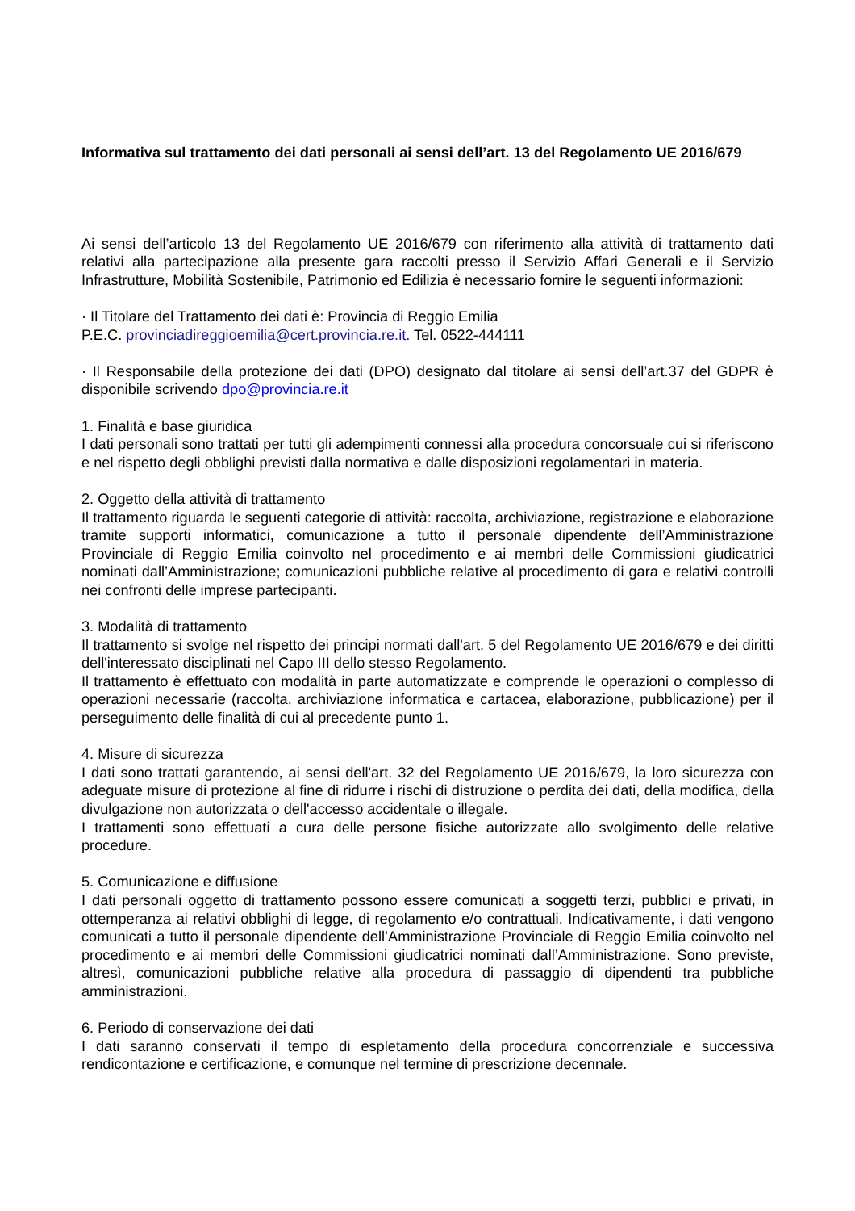Informativa sul trattamento dei dati personali ai sensi dell’art. 13 del Regolamento UE 2016/679
Ai sensi dell’articolo 13 del Regolamento UE 2016/679 con riferimento alla attività di trattamento dati relativi alla partecipazione alla presente gara raccolti presso il Servizio Affari Generali e il Servizio Infrastrutture, Mobilità Sostenibile, Patrimonio ed Edilizia è necessario fornire le seguenti informazioni:
· Il Titolare del Trattamento dei dati è: Provincia di Reggio Emilia
P.E.C. provinciadireggioemilia@cert.provincia.re.it. Tel. 0522-444111
· Il Responsabile della protezione dei dati (DPO) designato dal titolare ai sensi dell’art.37 del GDPR è disponibile scrivendo dpo@provincia.re.it
1. Finalità e base giuridica
I dati personali sono trattati per tutti gli adempimenti connessi alla procedura concorsuale cui si riferiscono e nel rispetto degli obblighi previsti dalla normativa e dalle disposizioni regolamentari in materia.
2. Oggetto della attività di trattamento
Il trattamento riguarda le seguenti categorie di attività: raccolta, archiviazione, registrazione e elaborazione tramite supporti informatici, comunicazione a tutto il personale dipendente dell’Amministrazione Provinciale di Reggio Emilia coinvolto nel procedimento e ai membri delle Commissioni giudicatrici nominati dall’Amministrazione; comunicazioni pubbliche relative al procedimento di gara e relativi controlli nei confronti delle imprese partecipanti.
3. Modalità di trattamento
Il trattamento si svolge nel rispetto dei principi normati dall'art. 5 del Regolamento UE 2016/679 e dei diritti dell'interessato disciplinati nel Capo III dello stesso Regolamento.
Il trattamento è effettuato con modalità in parte automatizzate e comprende le operazioni o complesso di operazioni necessarie (raccolta, archiviazione informatica e cartacea, elaborazione, pubblicazione) per il perseguimento delle finalità di cui al precedente punto 1.
4. Misure di sicurezza
I dati sono trattati garantendo, ai sensi dell'art. 32 del Regolamento UE 2016/679, la loro sicurezza con adeguate misure di protezione al fine di ridurre i rischi di distruzione o perdita dei dati, della modifica, della divulgazione non autorizzata o dell'accesso accidentale o illegale.
I trattamenti sono effettuati a cura delle persone fisiche autorizzate allo svolgimento delle relative procedure.
5. Comunicazione e diffusione
I dati personali oggetto di trattamento possono essere comunicati a soggetti terzi, pubblici e privati, in ottemperanza ai relativi obblighi di legge, di regolamento e/o contrattuali. Indicativamente, i dati vengono comunicati a tutto il personale dipendente dell’Amministrazione Provinciale di Reggio Emilia coinvolto nel procedimento e ai membri delle Commissioni giudicatrici nominati dall’Amministrazione. Sono previste, altresì, comunicazioni pubbliche relative alla procedura di passaggio di dipendenti tra pubbliche amministrazioni.
6. Periodo di conservazione dei dati
I dati saranno conservati il tempo di espletamento della procedura concorrenziale e successiva rendicontazione e certificazione, e comunque nel termine di prescrizione decennale.